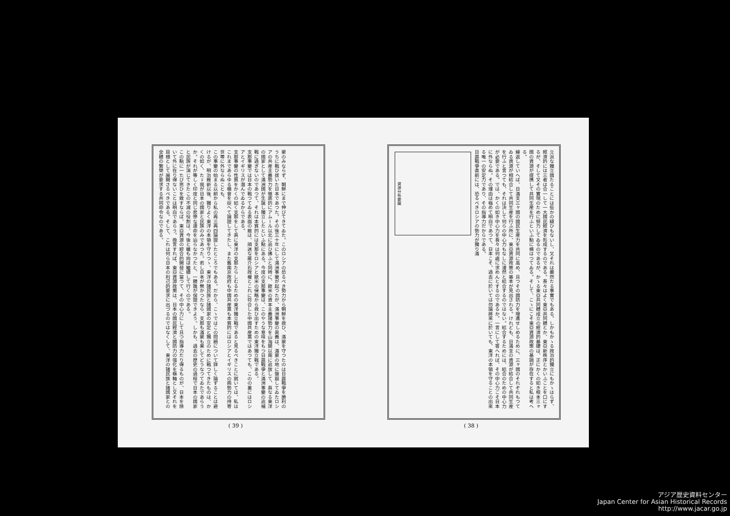蒙のみならず、朝鮮にまで伸びてきてゐた。このロシアの恐るべき勢力から朝鮮を救ひ、滿蒙を守つたのは日露戰爭を勝利のうちに戰ひ拔いた日本であつた。その後三十年にして滿洲事變が起つたが、滿洲事變の眞義は、滿蒙の地に盤踞してゐたロシアの共産主義勢力を徹底的にアムール以北に追ひ拂ふと同時に、歐米の資本主義諸勢力を山海關以南に追放して、眞なる東洋の國家として滿洲國が生誕し獨立したといふ點にある。今度の支那事變は、このやうな意味をもつ日露戰爭と滿洲事變の追補戰に過ぎないのであつて、それは本質的には支那をロシアと歐米の侵略から救ひ出すための東洋獨立戰である。
支那事變では日本の戰つてゐる表面の敵は、頑迷な蔣介石政權とこれに符合した中國共産黨ではあつても、このの裏にはロシアとイギリスが潛んでゐるからである。
支那事變の性質をかくの如く支那をして眞に東洋の支那たらしむるための東洋獨立戰であると見るべきことに就いては、私はこれまであらゆる機會を捉へて論證してきたし、また舊南京政府も中國共産黨も本質的にはロシアとイギリスの兩勢力の持寄世帯に外ならぬことも、
この事變の始まる以前から私の再三再四論證したところでもある。だから、こゝではこの問題について詳しく論ずることは避けるが、明治維新以後、獨りよく東洋の本領を守りつゝ、東洋の諸民族と諸國家の安定と獨立のために戰つてきたものは、かくの如く、たゞ我が日本の國家と民族のみであつた。若し日本が無かつたなら、支那も滿蒙も果してどうなつてゐたであらうか。それが等しく印度と同じ悲慘な運命を辿らなかつたと、一體誰が保證できよう。しかも、過去の歴史の過程で日本の國家と民族が演じてきたこの不滅の役割は、今後と雖も尙ほ繼續して行くのである。
この點に一たび思ひを致すならば、東亞資源の綜合的開發に當つて、その中心力にして且つ指導力たり得るものが、日本を除いて外に在り得ないことは明白であらう。換言すれば、東亞資源政策は、日本の國民經濟と國防力の强化を樞軸とし又それを目標として展開さるべきである。そして、これは何ら日本の利己的要求に出づるのではなくして、東洋の諸民族と諸國家との全體の繁榮が要求する共同命令なのである。
( 39 )
立派な獨立國たることには些かの疑ひもないし、又それは嚴然たる事實でもある。しかもかゝる政治的獨立にもかゝはらず、經濟的には三者は合一して一大國民經濟を形成するのである。吾々はよく東亞共同體とか、東亞新秩序とかいふことを口にするが、そして又その實現のために努力してゐるのであるが、かゝる東亞共同體成立の經濟的基礎は、正にかくの如き根本三ヶ國の資源が提携して共同生産を行ふといふ點に横はつてゐる。そして、こゝにこそ東亞資源政策の基調が存在すると私は考へる。
繰返していへば、日滿支三ヶ國の國民生産力を共同に高め、且つその國防力を增進せしめるために、三ヶ國のそれぞれもつてゐる資源が相結合して共同生産を行ふ所に、東亞資源政策の基本が見出される。けれども、日滿支の資源が結合して共同生産を行ふと言つても、それは決して何らの中心力もなしに漫然と結合するのではない。結合するためには、結合のための中心力が必要である。では、かくの如き中心力を吾々は何處に求めんとするのであるか。一言にして答へれば、その中心力こそ日本に外ならぬ。その理由は極めて明白であつて、日本こそ、過去に於いては勿論將來に於いても、東洋の本領を守ることの出來る唯一の安定力であり、その指導力だからである。
日露戰爭直前には、恐るべきロシアの勢力が獨り滿
資源分布要圖
( 38 )
アジア歴史資料センター
Japan Center for Asian Historical Records
http://www.jacar.go.jp